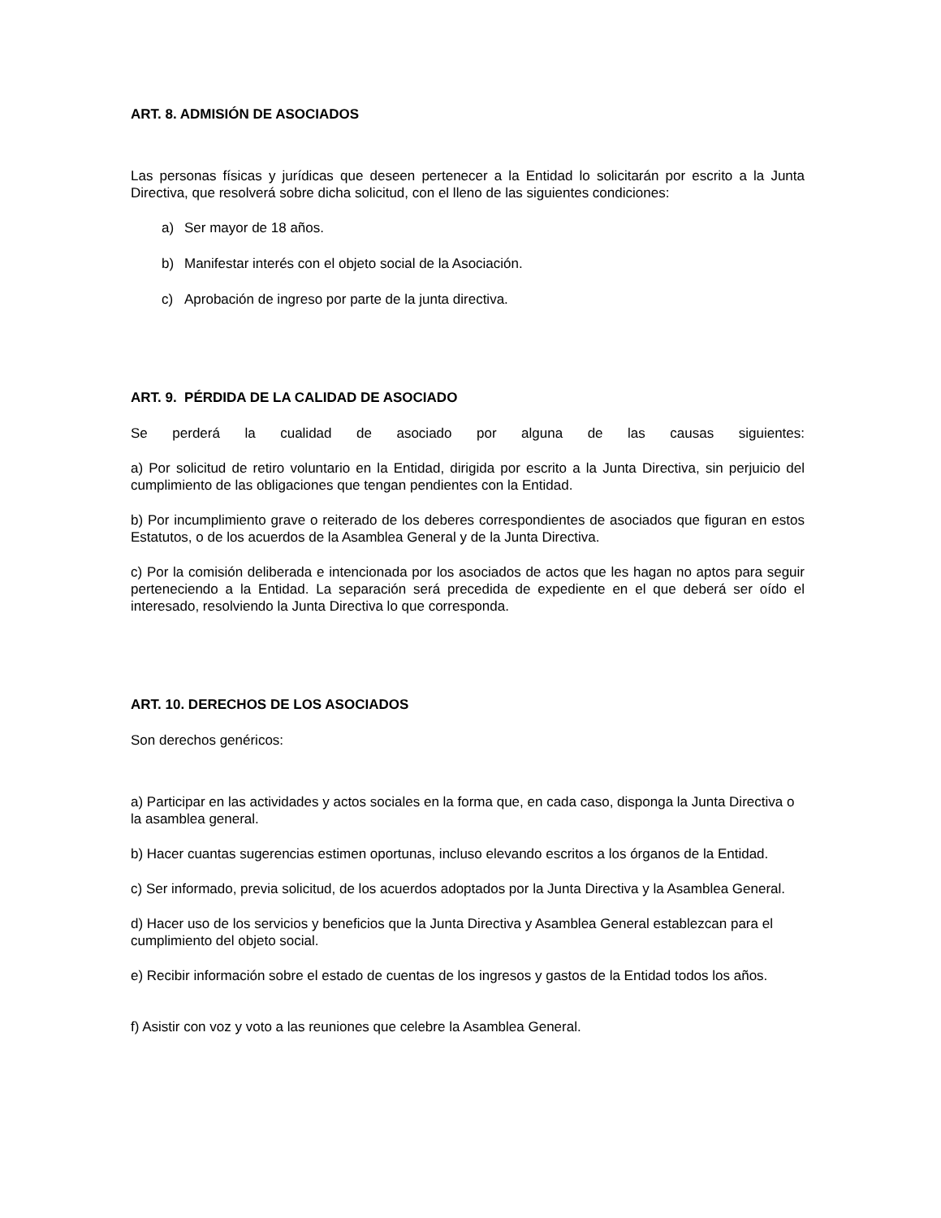ART. 8. ADMISIÓN DE ASOCIADOS
Las personas físicas y jurídicas que deseen pertenecer a la Entidad lo solicitarán por escrito a la Junta Directiva, que resolverá sobre dicha solicitud, con el lleno de las siguientes condiciones:
a) Ser mayor de 18 años.
b) Manifestar interés con el objeto social de la Asociación.
c) Aprobación de ingreso por parte de la junta directiva.
ART. 9. PÉRDIDA DE LA CALIDAD DE ASOCIADO
Se perderá la cualidad de asociado por alguna de las causas siguientes:
a) Por solicitud de retiro voluntario en la Entidad, dirigida por escrito a la Junta Directiva, sin perjuicio del cumplimiento de las obligaciones que tengan pendientes con la Entidad.
b) Por incumplimiento grave o reiterado de los deberes correspondientes de asociados que figuran en estos Estatutos, o de los acuerdos de la Asamblea General y de la Junta Directiva.
c) Por la comisión deliberada e intencionada por los asociados de actos que les hagan no aptos para seguir perteneciendo a la Entidad. La separación será precedida de expediente en el que deberá ser oído el interesado, resolviendo la Junta Directiva lo que corresponda.
ART. 10. DERECHOS DE LOS ASOCIADOS
Son derechos genéricos:
a) Participar en las actividades y actos sociales en la forma que, en cada caso, disponga la Junta Directiva o la asamblea general.
b) Hacer cuantas sugerencias estimen oportunas, incluso elevando escritos a los órganos de la Entidad.
c) Ser informado, previa solicitud, de los acuerdos adoptados por la Junta Directiva y la Asamblea General.
d) Hacer uso de los servicios y beneficios que la Junta Directiva y Asamblea General establezcan para el cumplimiento del objeto social.
e) Recibir información sobre el estado de cuentas de los ingresos y gastos de la Entidad todos los años.
f) Asistir con voz y voto a las reuniones que celebre la Asamblea General.